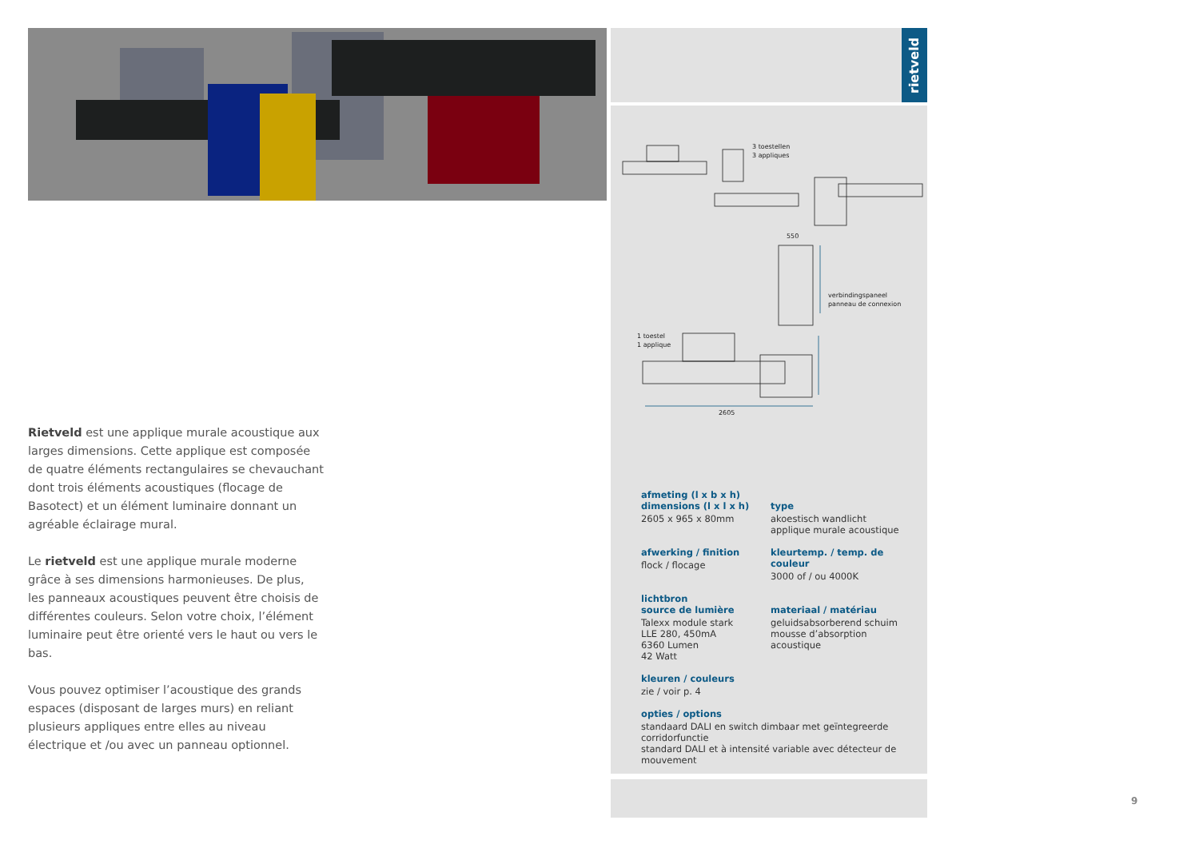Rietveld est une applique murale acoustique aux larges dimensions. Cette applique est composée de quatre éléments rectangulaires se chevauchant dont trois éléments acoustiques (flocage de Basotect) et un élément luminaire donnant un agréable éclairage mural.
Le rietveld est une applique murale moderne grâce à ses dimensions harmonieuses. De plus, les panneaux acoustiques peuvent être choisis de différentes couleurs. Selon votre choix, l’élément luminaire peut être orienté vers le haut ou vers le bas.
Vous pouvez optimiser l’acoustique des grands espaces (disposant de larges murs) en reliant plusieurs appliques entre elles au niveau électrique et /ou avec un panneau optionnel.
rietveld
3 toestellen
3 appliques
550
verbindingspaneel
panneau de connexion
1 toestel
1 applique
2605
afmeting (l x b x h)
dimensions (l x l x h)
2605 x 965 x 80mm
type
akoestisch wandlicht
applique murale acoustique
afwerking / finition
flock / flocage
kleurtemp. / temp. de couleur
3000 of / ou 4000K
lichtbron
source de lumière
Talexx module stark
LLE 280, 450mA
6360 Lumen
42 Watt
materiaal / matériau
geluidsabsorberend schuim
mousse d’absorption acoustique
kleuren / couleurs
zie / voir p. 4
opties / options
standaard DALI en switch dimbaar met geïntegreerde corridorfunctie
standard DALI et à intensité variable avec détecteur de mouvement
9